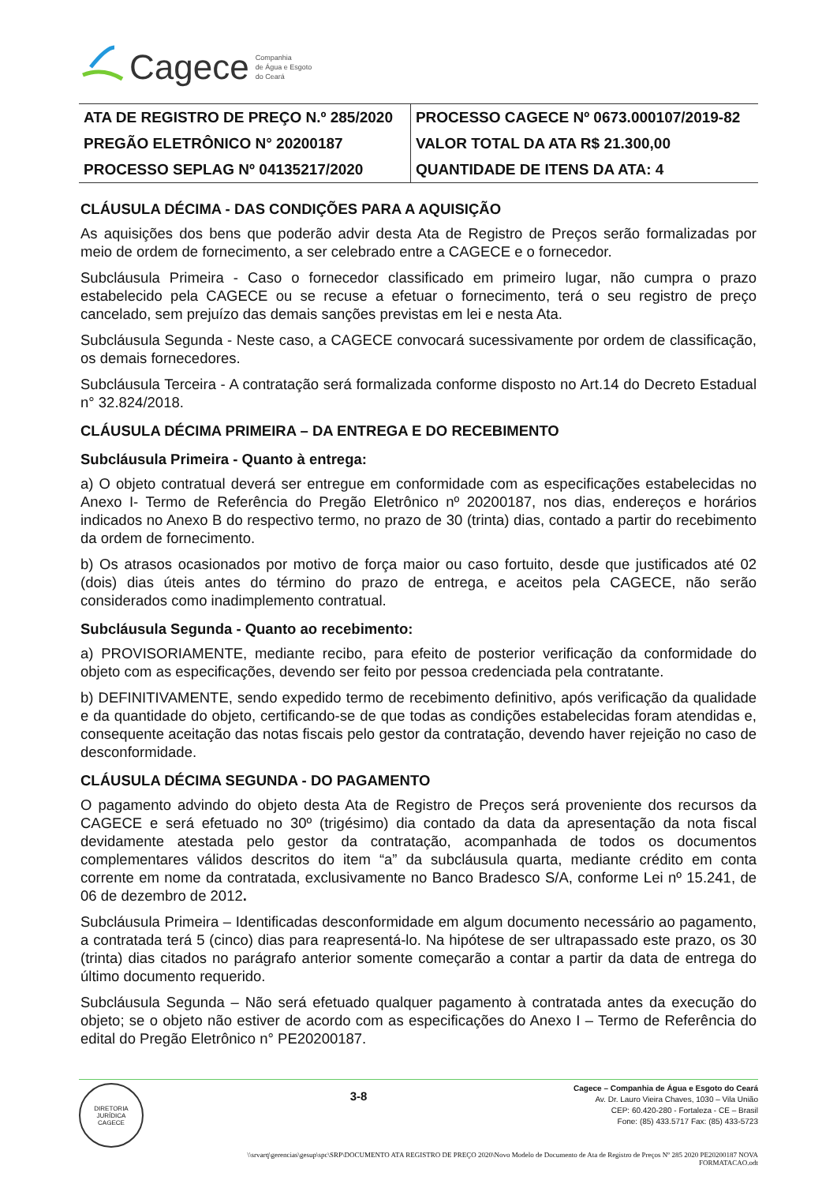Cagece Companhia
de Água e Esgoto
do Ceará
| ATA DE REGISTRO DE PREÇO N.º 285/2020 | PROCESSO CAGECE Nº 0673.000107/2019-82 |
| PREGÃO ELETRÔNICO N° 20200187 | VALOR TOTAL DA ATA R$ 21.300,00 |
| PROCESSO SEPLAG Nº 04135217/2020 | QUANTIDADE DE ITENS DA ATA: 4 |
CLÁUSULA DÉCIMA - DAS CONDIÇÕES PARA A AQUISIÇÃO
As aquisições dos bens que poderão advir desta Ata de Registro de Preços serão formalizadas por meio de ordem de fornecimento, a ser celebrado entre a CAGECE e o fornecedor.
Subcláusula Primeira - Caso o fornecedor classificado em primeiro lugar, não cumpra o prazo estabelecido pela CAGECE ou se recuse a efetuar o fornecimento, terá o seu registro de preço cancelado, sem prejuízo das demais sanções previstas em lei e nesta Ata.
Subcláusula Segunda - Neste caso, a CAGECE convocará sucessivamente por ordem de classificação, os demais fornecedores.
Subcláusula Terceira - A contratação será formalizada conforme disposto no Art.14 do Decreto Estadual n° 32.824/2018.
CLÁUSULA DÉCIMA PRIMEIRA – DA ENTREGA E DO RECEBIMENTO
Subcláusula Primeira - Quanto à entrega:
a) O objeto contratual deverá ser entregue em conformidade com as especificações estabelecidas no Anexo I- Termo de Referência do Pregão Eletrônico nº 20200187, nos dias, endereços e horários indicados no Anexo B do respectivo termo, no prazo de 30 (trinta) dias, contado a partir do recebimento da ordem de fornecimento.
b) Os atrasos ocasionados por motivo de força maior ou caso fortuito, desde que justificados até 02 (dois) dias úteis antes do término do prazo de entrega, e aceitos pela CAGECE, não serão considerados como inadimplemento contratual.
Subcláusula Segunda - Quanto ao recebimento:
a) PROVISORIAMENTE, mediante recibo, para efeito de posterior verificação da conformidade do objeto com as especificações, devendo ser feito por pessoa credenciada pela contratante.
b) DEFINITIVAMENTE, sendo expedido termo de recebimento definitivo, após verificação da qualidade e da quantidade do objeto, certificando-se de que todas as condições estabelecidas foram atendidas e, consequente aceitação das notas fiscais pelo gestor da contratação, devendo haver rejeição no caso de desconformidade.
CLÁUSULA DÉCIMA SEGUNDA - DO PAGAMENTO
O pagamento advindo do objeto desta Ata de Registro de Preços será proveniente dos recursos da CAGECE e será efetuado no 30º (trigésimo) dia contado da data da apresentação da nota fiscal devidamente atestada pelo gestor da contratação, acompanhada de todos os documentos complementares válidos descritos do item “a” da subcláusula quarta, mediante crédito em conta corrente em nome da contratada, exclusivamente no Banco Bradesco S/A, conforme Lei nº 15.241, de 06 de dezembro de 2012.
Subcláusula Primeira – Identificadas desconformidade em algum documento necessário ao pagamento, a contratada terá 5 (cinco) dias para reapresentá-lo. Na hipótese de ser ultrapassado este prazo, os 30 (trinta) dias citados no parágrafo anterior somente começarão a contar a partir da data de entrega do último documento requerido.
Subcláusula Segunda – Não será efetuado qualquer pagamento à contratada antes da execução do objeto; se o objeto não estiver de acordo com as especificações do Anexo I – Termo de Referência do edital do Pregão Eletrônico n° PE20200187.
DIRETORIA JURÍDICA
CAGECE
3-8
Cagece – Companhia de Água e Esgoto do Ceará
Av. Dr. Lauro Vieira Chaves, 1030 – Vila União
CEP: 60.420-280 - Fortaleza - CE – Brasil
Fone: (85) 433.5717 Fax: (85) 433-5723
\\srvarq\gerencias\gesup\spc\SRP\DOCUMENTO ATA REGISTRO DE PREÇO 2020\Novo Modelo de Documento de Ata de Registro de Preços Nº 285 2020 PE20200187 NOVA
FORMATACAO.odt